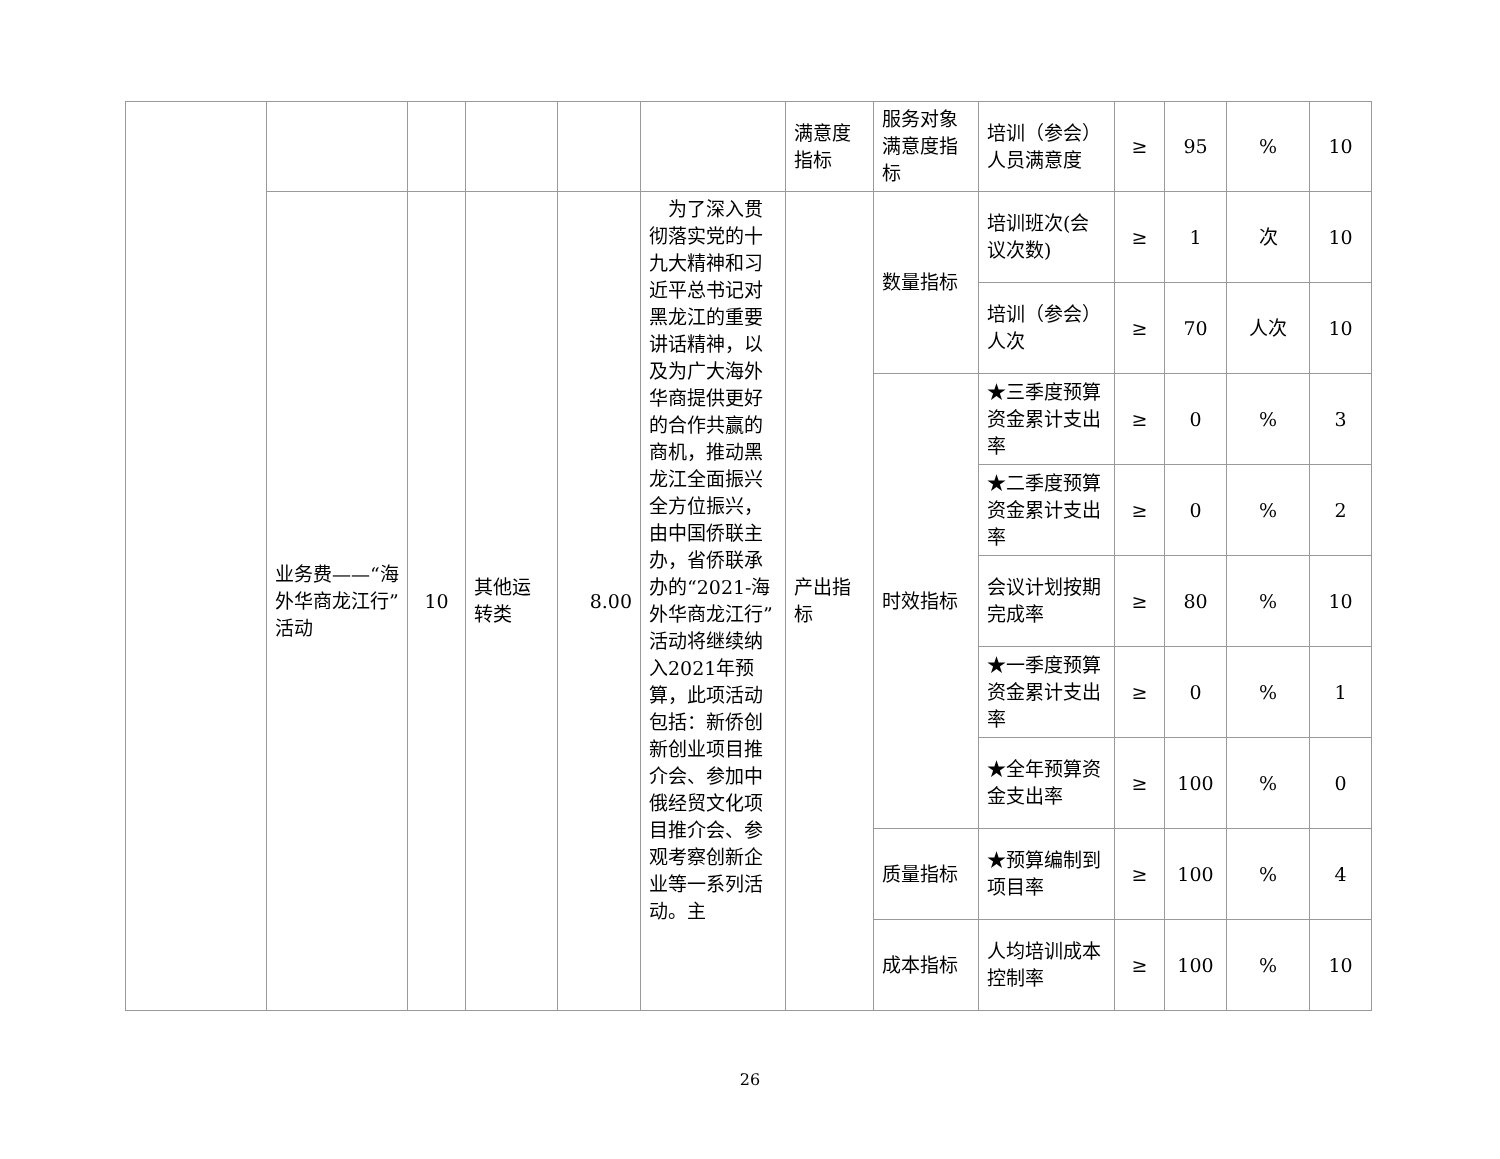| | | | | | | 满意度指标 | 服务对象满意度指标 | 培训（参会）人员满意度 | ≥ | 95 | % | 10 |
| | 业务费——“海外华商龙江行”活动 | 10 | 其他运转类 | 8.00 | 为了深入贯彻落实党的十九大精神和习近平总书记对黑龙江的重要讲话精神，以及为广大海外华商提供更好的合作共赢的商机，推动黑龙江全面振兴全方位振兴，由中国侨联主办，省侨联承办的“2021-海外华商龙江行”活动将继续纳入2021年预算，此项活动包括：新侨创新创业项目推介会、参加中俄经贸文化项目推介会、参观考察创新企业等一系列活动。主 | 产出指标 | 数量指标 | 培训班次(会议次数) | ≥ | 1 | 次 | 10 |
| | | | | | | | | 培训（参会）人次 | ≥ | 70 | 人次 | 10 |
| | | | | | | | 时效指标 | ★三季度预算资金累计支出率 | ≥ | 0 | % | 3 |
| | | | | | | | | ★二季度预算资金累计支出率 | ≥ | 0 | % | 2 |
| | | | | | | | | 会议计划按期完成率 | ≥ | 80 | % | 10 |
| | | | | | | | | ★一季度预算资金累计支出率 | ≥ | 0 | % | 1 |
| | | | | | | | | ★全年预算资金支出率 | ≥ | 100 | % | 0 |
| | | | | | | | 质量指标 | ★预算编制到项目率 | ≥ | 100 | % | 4 |
| | | | | | | | 成本指标 | 人均培训成本控制率 | ≥ | 100 | % | 10 |
26